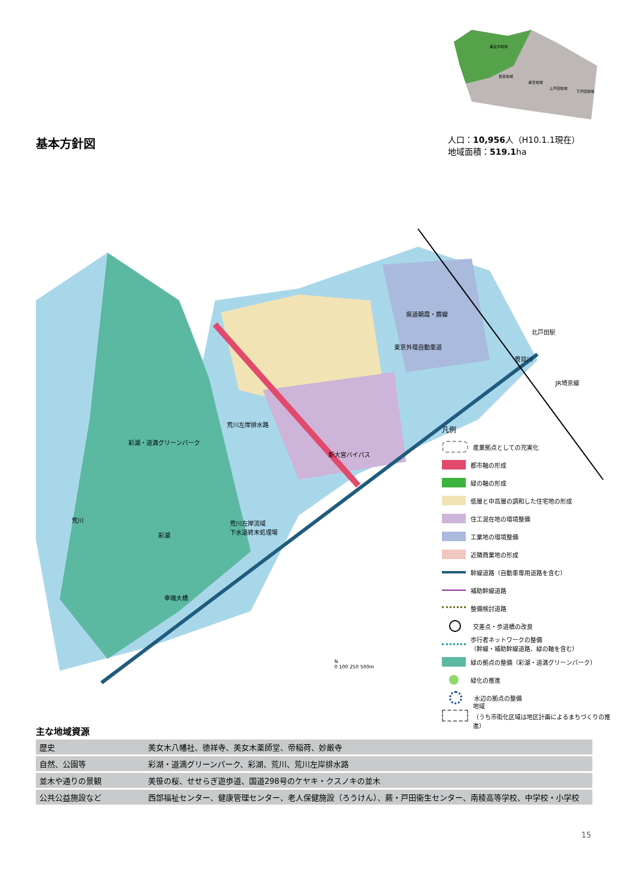基本方針図
美女木地域
笹目地域
新曽地域
上戸田地域
下戸田地域
人口：10,956人（H10.1.1現在）
地域面積：519.1ha
彩湖・道満グリーンパーク
荒川
彩湖
荒川左岸流域
下水道終末処理場
荒川左岸排水路
幸魂大橋
新大宮バイパス
東京外環自動車道
県道朝霞・蕨線
北戸田駅
笹目川
JR埼京線
N
0 100 250 500m
凡例
産業拠点としての充実化
都市軸の形成
緑の軸の形成
低層と中高層の調和した住宅地の形成
住工混在地の環境整備
工業地の環境整備
近隣商業地の形成
幹線道路（自動車専用道路を含む）
補助幹線道路
整備検討道路
交差点・歩道橋の改良
歩行者ネットワークの整備
（幹線・補助幹線道路、緑の軸を含む）
緑の拠点の整備（彩湖・道満グリーンパーク）
緑化の推進
水辺の拠点の整備
地域
（うち市街化区域は地区計画によるまちづくりの推進）
主な地域資源
| 歴史 | 美女木八幡社、徳祥寺、美女木薬師堂、帝稲荷、妙厳寺 |
| 自然、公園等 | 彩湖・道満グリーンパーク、彩湖、荒川、荒川左岸排水路 |
| 並木や通りの景観 | 美笹の桜、せせらぎ遊歩道、国道298号のケヤキ・クスノキの並木 |
| 公共公益施設など | 西部福祉センター、健康管理センター、老人保健施設（ろうけん）、蕨・戸田衛生センター、南稜高等学校、中学校・小学校 |
15